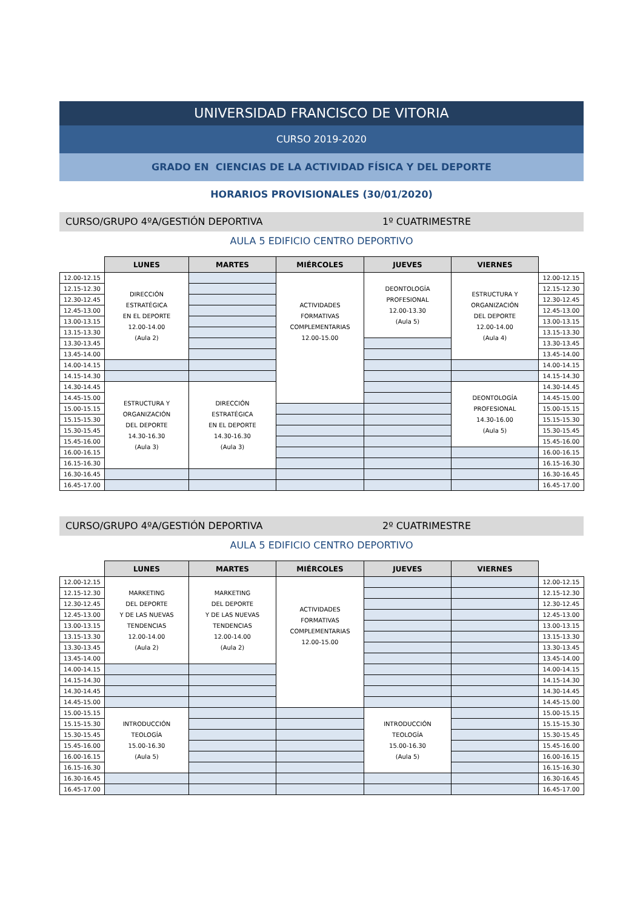UNIVERSIDAD FRANCISCO DE VITORIA
CURSO 2019-2020
GRADO EN CIENCIAS DE LA ACTIVIDAD FÍSICA Y DEL DEPORTE
HORARIOS PROVISIONALES (30/01/2020)
CURSO/GRUPO 4ºA/GESTIÓN DEPORTIVA 1º CUATRIMESTRE
AULA 5 EDIFICIO CENTRO DEPORTIVO
| | LUNES | MARTES | MIÉRCOLES | JUEVES | VIERNES | |
| --- | --- | --- | --- | --- | --- | --- |
| 12.00-12.15 | DIRECCIÓN ESTRATÉGICA EN EL DEPORTE 12.00-14.00 (Aula 2) | | ACTIVIDADES FORMATIVAS COMPLEMENTARIAS 12.00-15.00 | DEONTOLOGÍA PROFESIONAL 12.00-13.30 (Aula 5) | ESTRUCTURA Y ORGANIZACIÓN DEL DEPORTE 12.00-14.00 (Aula 4) | 12.00-12.15 |
| 12.15-12.30 | | | | | | 12.15-12.30 |
| 12.30-12.45 | | | | | | 12.30-12.45 |
| 12.45-13.00 | | | | | | 12.45-13.00 |
| 13.00-13.15 | | | | | | 13.00-13.15 |
| 13.15-13.30 | | | | | | 13.15-13.30 |
| 13.30-13.45 | | | | | | 13.30-13.45 |
| 13.45-14.00 | | | | | | 13.45-14.00 |
| 14.00-14.15 | | | | | | 14.00-14.15 |
| 14.15-14.30 | | | | | | 14.15-14.30 |
| 14.30-14.45 | ESTRUCTURA Y ORGANIZACIÓN DEL DEPORTE 14.30-16.30 (Aula 3) | DIRECCIÓN ESTRATÉGICA EN EL DEPORTE 14.30-16.30 (Aula 3) | | | DEONTOLOGÍA PROFESIONAL 14.30-16.00 (Aula 5) | 14.30-14.45 |
| 14.45-15.00 | | | | | | 14.45-15.00 |
| 15.00-15.15 | | | | | | 15.00-15.15 |
| 15.15-15.30 | | | | | | 15.15-15.30 |
| 15.30-15.45 | | | | | | 15.30-15.45 |
| 15.45-16.00 | | | | | | 15.45-16.00 |
| 16.00-16.15 | | | | | | 16.00-16.15 |
| 16.15-16.30 | | | | | | 16.15-16.30 |
| 16.30-16.45 | | | | | | 16.30-16.45 |
| 16.45-17.00 | | | | | | 16.45-17.00 |
CURSO/GRUPO 4ºA/GESTIÓN DEPORTIVA 2º CUATRIMESTRE
AULA 5 EDIFICIO CENTRO DEPORTIVO
| | LUNES | MARTES | MIÉRCOLES | JUEVES | VIERNES | |
| --- | --- | --- | --- | --- | --- | --- |
| 12.00-12.15 | MARKETING DEL DEPORTE Y DE LAS NUEVAS TENDENCIAS 12.00-14.00 (Aula 2) | MARKETING DEL DEPORTE Y DE LAS NUEVAS TENDENCIAS 12.00-14.00 (Aula 2) | ACTIVIDADES FORMATIVAS COMPLEMENTARIAS 12.00-15.00 | | | 12.00-12.15 |
| 12.15-12.30 | | | | | | 12.15-12.30 |
| 12.30-12.45 | | | | | | 12.30-12.45 |
| 12.45-13.00 | | | | | | 12.45-13.00 |
| 13.00-13.15 | | | | | | 13.00-13.15 |
| 13.15-13.30 | | | | | | 13.15-13.30 |
| 13.30-13.45 | | | | | | 13.30-13.45 |
| 13.45-14.00 | | | | | | 13.45-14.00 |
| 14.00-14.15 | | | | | | 14.00-14.15 |
| 14.15-14.30 | | | | | | 14.15-14.30 |
| 14.30-14.45 | | | | | | 14.30-14.45 |
| 14.45-15.00 | | | | | | 14.45-15.00 |
| 15.00-15.15 | INTRODUCCIÓN TEOLOGÍA 15.00-16.30 (Aula 5) | | | INTRODUCCIÓN TEOLOGÍA 15.00-16.30 (Aula 5) | | 15.00-15.15 |
| 15.15-15.30 | | | | | | 15.15-15.30 |
| 15.30-15.45 | | | | | | 15.30-15.45 |
| 15.45-16.00 | | | | | | 15.45-16.00 |
| 16.00-16.15 | | | | | | 16.00-16.15 |
| 16.15-16.30 | | | | | | 16.15-16.30 |
| 16.30-16.45 | | | | | | 16.30-16.45 |
| 16.45-17.00 | | | | | | 16.45-17.00 |